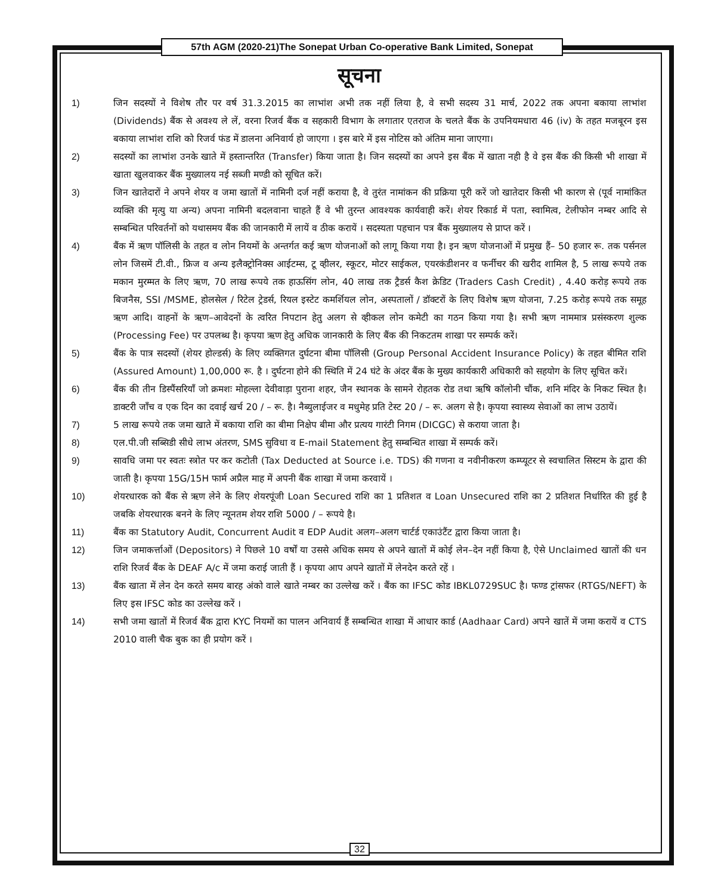57th AGM (2020-21)The Sonepat Urban Co-operative Bank Limited, Sonepat
सूचना
1) जिन सदस्यों ने विशेष तौर पर वर्ष 31.3.2015 का लाभांश अभी तक नहीं लिया है, वे सभी सदस्य 31 मार्च, 2022 तक अपना बकाया लाभांश (Dividends) बैंक से अवश्य ले लें, वरना रिजर्व बैंक व सहकारी विभाग के लगातार एतराज के चलते बैंक के उपनियमधारा 46 (iv) के तहत मजबूरन इस बकाया लाभांश राशि को रिजर्व फंड में डालना अनिवार्य हो जाएगा । इस बारे में इस नोटिस को अंतिम माना जाएगा।
2) सदस्यों का लाभांश उनके खाते में हस्तान्तरित (Transfer) किया जाता है। जिन सदस्यों का अपने इस बैंक में खाता नही है वे इस बैंक की किसी भी शाखा में खाता खुलवाकर बैंक मुख्यालय नई सब्जी मण्डी को सूचित करें।
3) जिन खातेदारों ने अपने शेयर व जमा खातों में नामिनी दर्ज नहीं कराया है, वे तुरंत नामांकन की प्रक्रिया पूरी करें जो खातेदार किसी भी कारण से (पूर्व नामांकित व्यक्ति की मृत्यु या अन्य) अपना नामिनी बदलवाना चाहते हैं वे भी तुरन्त आवश्यक कार्यवाही करें। शेयर रिकार्ड में पता, स्वामित्व, टेलीफोन नम्बर आदि से सम्बन्धित परिवर्तनों को यथासमय बैंक की जानकारी में लायें व ठीक करायें । सदस्यता पहचान पत्र बैंक मुख्यालय से प्राप्त करें ।
4) बैंक में ऋण पॉलिसी के तहत व लोन नियमों के अन्तर्गत कई ऋण योजनाओं को लागू किया गया है। इन ऋण योजनाओं में प्रमुख हैं– 50 हजार रू. तक पर्सनल लोन जिसमें टी.वी., फ्रिज व अन्य इलैक्ट्रोनिक्स आईटम्स, टू व्हीलर, स्कूटर, मोटर साईकल, एयरकंडीशनर व फर्नीचर की खरीद शामिल है, 5 लाख रूपये तक मकान मुरम्मत के लिए ऋण, 70 लाख रूपये तक हाऊसिंग लोन, 40 लाख तक ट्रैडर्स कैश क्रेडिट (Traders Cash Credit) , 4.40 करोड़ रूपये तक बिजनैस, SSI /MSME, होलसेल / रिटेल ट्रेडर्स, रियल इस्टेट कमर्शियल लोन, अस्पतालों / डॉक्टरों के लिए विशेष ऋण योजना, 7.25 करोड़ रूपये तक समूह ऋण आदि। वाहनों के ऋण–आवेदनों के त्वरित निपटान हेतु अलग से व्हीकल लोन कमेटी का गठन किया गया है। सभी ऋण नाममात्र प्रसंस्करण शुल्क (Processing Fee) पर उपलब्ध है। कृपया ऋण हेतु अधिक जानकारी के लिए बैंक की निकटतम शाखा पर सम्पर्क करें।
5) बैंक के पात्र सदस्यों (शेयर होल्डर्स) के लिए व्यक्तिगत दुर्घटना बीमा पॉलिसी (Group Personal Accident Insurance Policy) के तहत बीमित राशि (Assured Amount) 1,00,000 रू. है । दुर्घटना होने की स्थिति में 24 घंटे के अंदर बैंक के मुख्य कार्यकारी अधिकारी को सहयोग के लिए सूचित करें।
6) बैंक की तीन डिस्पैंसरियाँ जो क्रमशः मोहल्ला देवीवाड़ा पुराना शहर, जैन स्थानक के सामने रोहतक रोड तथा ऋषि कॉलोनी चौंक, शनि मंदिर के निकट स्थित है। डाक्टरी जाँच व एक दिन का दवाई खर्च 20 / – रू. है। नैब्युलाईजर व मधुमेह प्रति टेस्ट 20 / – रू. अलग से है। कृपया स्वास्थ्य सेवाओं का लाभ उठायें।
7) 5 लाख रूपये तक जमा खाते में बकाया राशि का बीमा निक्षेप बीमा और प्रत्यय गारंटी निगम (DICGC) से कराया जाता है।
8) एल.पी.जी सब्सिडी सीधे लाभ अंतरण, SMS सुविधा व E-mail Statement हेतु सम्बन्धित शाखा में सम्पर्क करें।
9) सावधि जमा पर स्वतः स्त्रोत पर कर कटोती (Tax Deducted at Source i.e. TDS) की गणना व नवीनीकरण कम्प्यूटर से स्वचालित सिस्टम के द्वारा की जाती है। कृपया 15G/15H फार्म अप्रैल माह में अपनी बैंक शाखा में जमा करवायें ।
10) शेयरधारक को बैंक से ऋण लेने के लिए शेयरपूंजी Loan Secured राशि का 1 प्रतिशत व Loan Unsecured राशि का 2 प्रतिशत निर्धारित की हुई है जबकि शेयरधारक बनने के लिए न्यूनतम शेयर राशि 5000 / – रूपये है।
11) बैंक का Statutory Audit, Concurrent Audit व EDP Audit अलग–अलग चार्टर्ड एकाउंटैंट द्वारा किया जाता है।
12) जिन जमाकर्त्ताओं (Depositors) ने पिछले 10 वर्षों या उससे अधिक समय से अपने खातों में कोई लेन–देन नहीं किया है, ऐसे Unclaimed खातों की धन राशि रिजर्व बैंक के DEAF A/c में जमा कराई जाती हैं । कृपया आप अपने खातों में लेनदेन करते रहें ।
13) बैंक खाता में लेन देन करते समय बारह अंको वाले खाते नम्बर का उल्लेख करें । बैंक का IFSC कोड IBKL0729SUC है। फण्ड ट्रांसफर (RTGS/NEFT) के लिए इस IFSC कोड का उल्लेख करें ।
14) सभी जमा खातों में रिजर्व बैंक द्वारा KYC नियमों का पालन अनिवार्य हैं सम्बन्धित शाखा में आधार कार्ड (Aadhaar Card) अपने खातें में जमा करायें व CTS 2010 वाली चैक बुक का ही प्रयोग करें ।
32